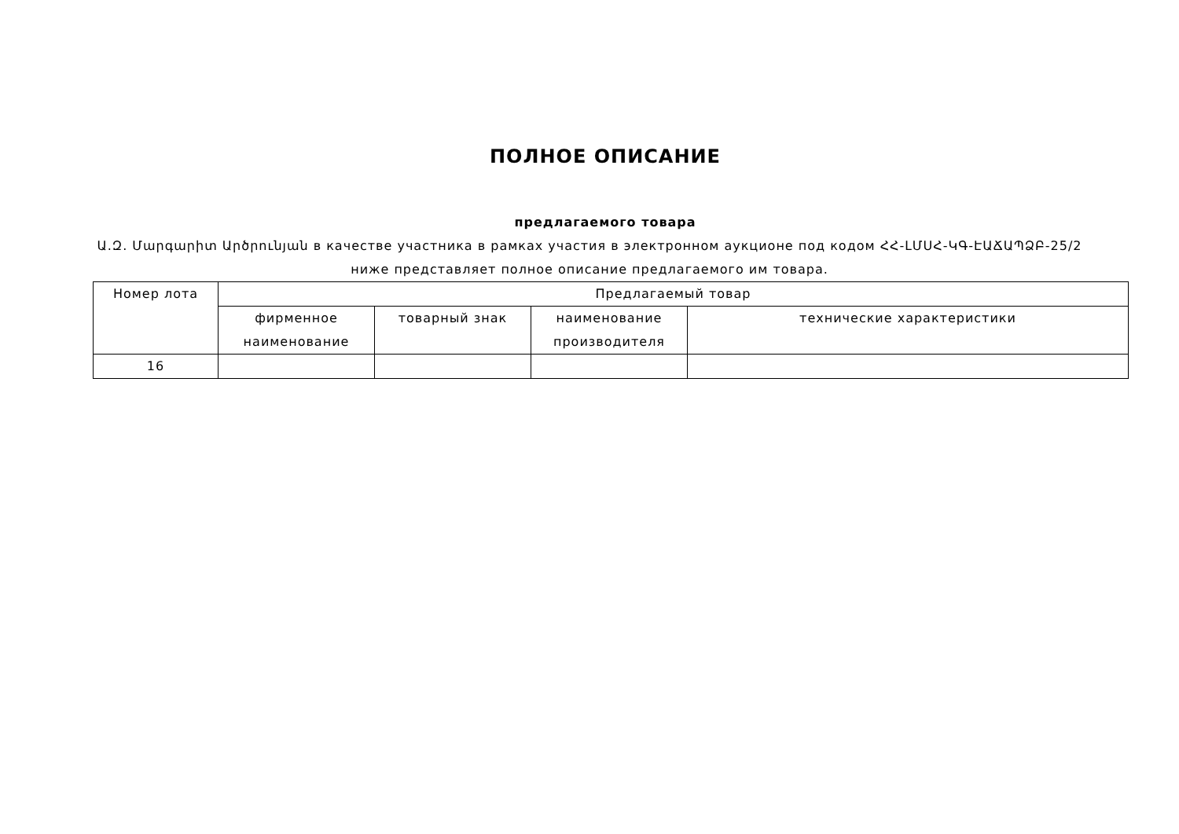ПОЛНОЕ ОПИСАНИЕ
предлагаемого товара
Ա.Զ. Մարգարիտ Արծրունյան в качестве участника в рамках участия в электронном аукционе под кодом ՀՀ-ԼՄՍՀ-ԿԳ-ԷԱՃԱՊՁԲ-25/2 ниже представляет полное описание предлагаемого им товара.
| Номер лота | Предлагаемый товар | | | |
| --- | --- | --- | --- | --- |
| | фирменное наименование | товарный знак | наименование производителя | технические характеристики |
| 16 | | | | |